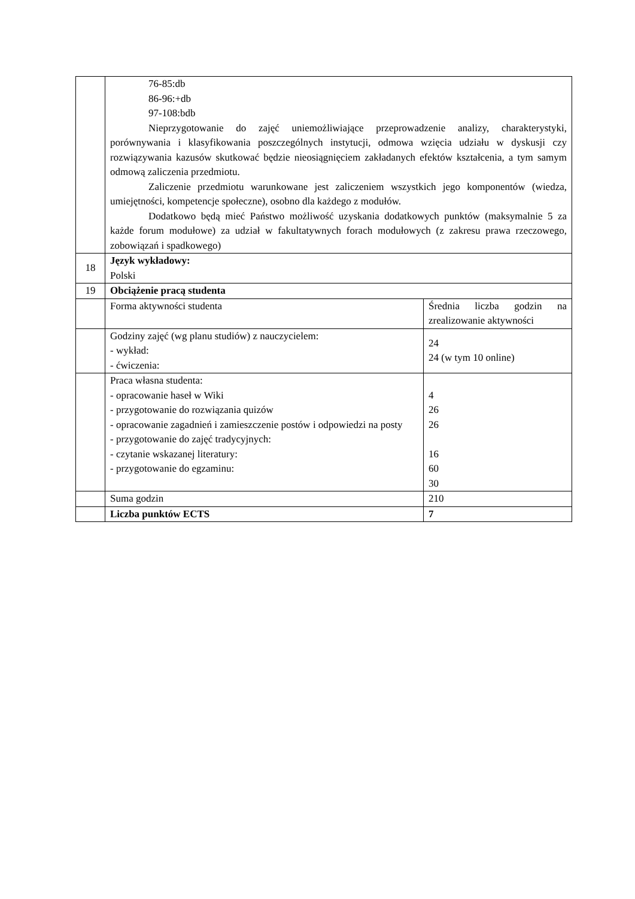| | 76-85:db 86-96:+db 97-108:bdb Nieprzygotowanie do zajęć uniemożliwiające przeprowadzenie analizy, charakterystyki, porównywania i klasyfikowania poszczególnych instytucji, odmowa wzięcia udziału w dyskusji czy rozwiązywania kazusów skutkować będzie nieosiągnięciem zakładanych efektów kształcenia, a tym samym odmową zaliczenia przedmiotu. Zaliczenie przedmiotu warunkowane jest zaliczeniem wszystkich jego komponentów (wiedza, umiejętności, kompetencje społeczne), osobno dla każdego z modułów. Dodatkowo będą mieć Państwo możliwość uzyskania dodatkowych punktów (maksymalnie 5 za każde forum modułowe) za udział w fakultatywnych forach modułowych (z zakresu prawa rzeczowego, zobowiązań i spadkowego) | |
| 18 | Język wykładowy: Polski | |
| 19 | Obciążenie pracą studenta | |
| | Forma aktywności studenta | Średnia liczba godzin na zrealizowanie aktywności |
| | Godziny zajęć (wg planu studiów) z nauczycielem: - wykład: - ćwiczenia: | 24 24 (w tym 10 online) |
| | Praca własna studenta: - opracowanie haseł w Wiki - przygotowanie do rozwiązania quizów - opracowanie zagadnień i zamieszczenie postów i odpowiedzi na posty - przygotowanie do zajęć tradycyjnych: - czytanie wskazanej literatury: - przygotowanie do egzaminu: | 4 26 26 16 60 30 |
| | Suma godzin | 210 |
| | Liczba punktów ECTS | 7 |